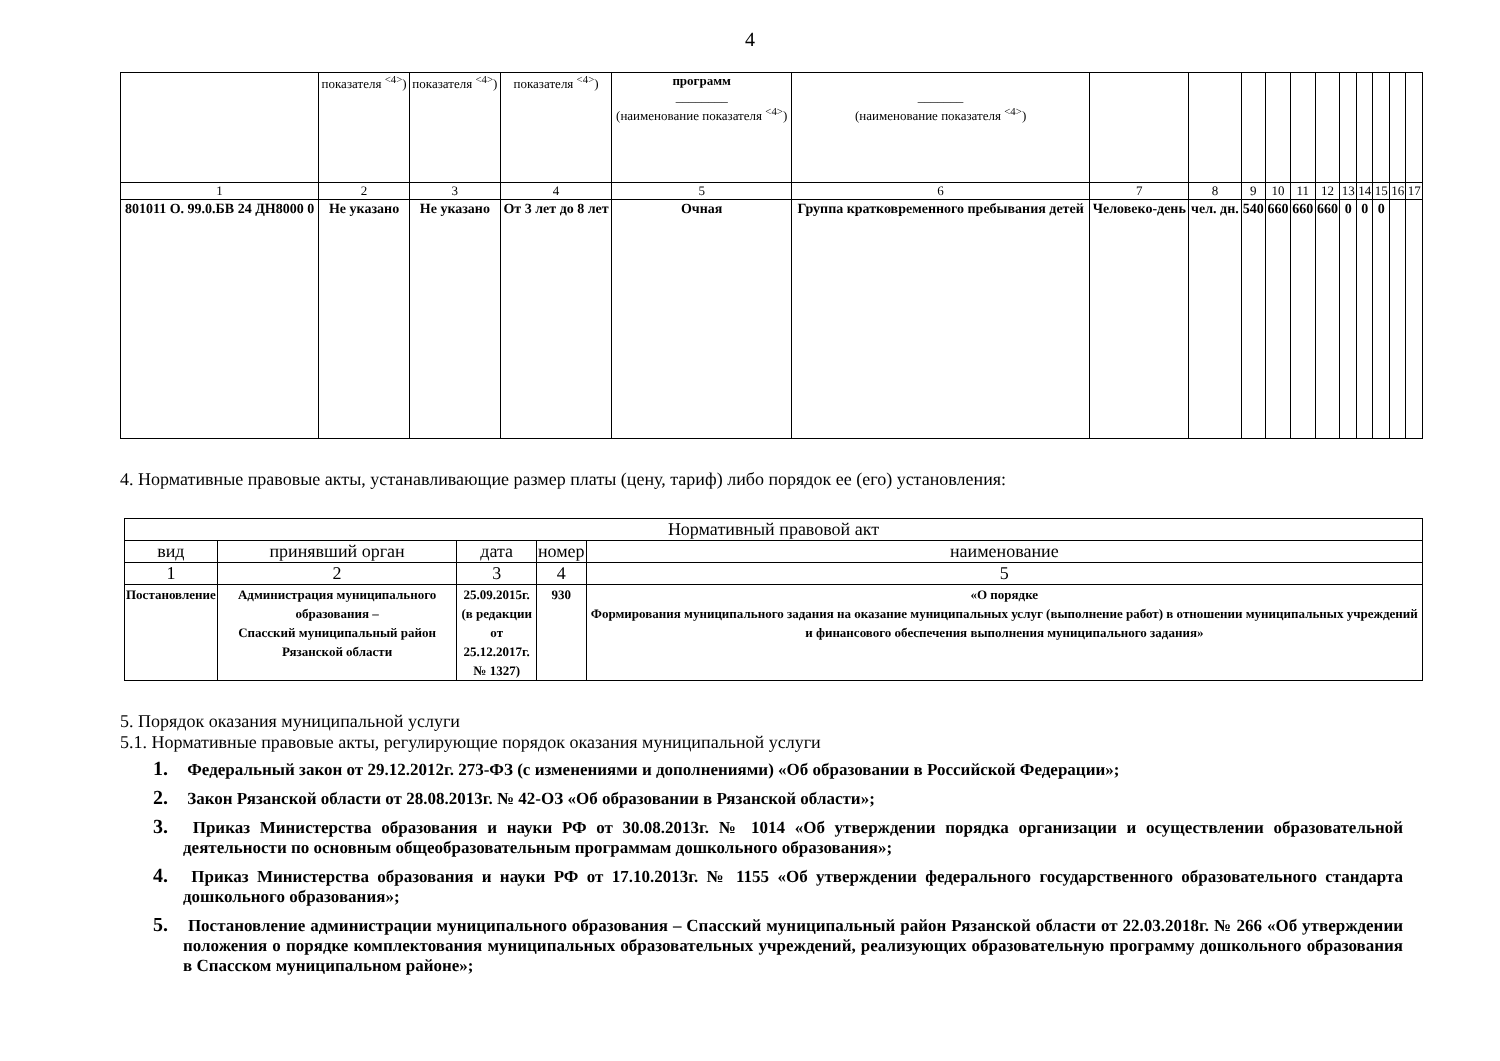4
| | показателя <sup><4></sup>) | показателя <sup><4></sup>) | показателя <sup><4></sup>) | программ ________ (наименование показателя <sup><4></sup>) | _______ (наименование показателя <sup><4></sup>) | | | | | | | | | | | |
| 1 | 2 | 3 | 4 | 5 | 6 | 7 | 8 | 9 | 10 | 11 | 12 | 13 | 14 | 15 | 16 | 17 |
| 801011 О. 99.0.БВ 24 ДН8000 0 | Не указано | Не указано | От 3 лет до 8 лет | Очная | Группа кратковременного пребывания детей | Человеко-день | чел. дн. | 540 | 660 | 660 | 660 | 0 | 0 | 0 | | |
4. Нормативные правовые акты, устанавливающие размер платы (цену, тариф) либо порядок ее (его) установления:
| Нормативный правовой акт | | | | |
| вид | принявший орган | дата | номер | наименование |
| 1 | 2 | 3 | 4 | 5 |
| Постановление | Администрация муниципального образования – Спасский муниципальный район Рязанской области | 25.09.2015г. (в редакции от 25.12.2017г. № 1327) | 930 | «О порядке Формирования муниципального задания на оказание муниципальных услуг (выполнение работ) в отношении муниципальных учреждений и финансового обеспечения выполнения муниципального задания» |
5. Порядок оказания муниципальной услуги
5.1. Нормативные правовые акты, регулирующие порядок оказания муниципальной услуги
1. Федеральный закон от 29.12.2012г. 273-ФЗ (с изменениями и дополнениями) «Об образовании в Российской Федерации»;
2. Закон Рязанской области от 28.08.2013г. № 42-ОЗ «Об образовании в Рязанской области»;
3. Приказ Министерства образования и науки РФ от 30.08.2013г. № 1014 «Об утверждении порядка организации и осуществлении образовательной деятельности по основным общеобразовательным программам дошкольного образования»;
4. Приказ Министерства образования и науки РФ от 17.10.2013г. № 1155 «Об утверждении федерального государственного образовательного стандарта дошкольного образования»;
5. Постановление администрации муниципального образования – Спасский муниципальный район Рязанской области от 22.03.2018г. № 266 «Об утверждении положения о порядке комплектования муниципальных образовательных учреждений, реализующих образовательную программу дошкольного образования в Спасском муниципальном районе»;